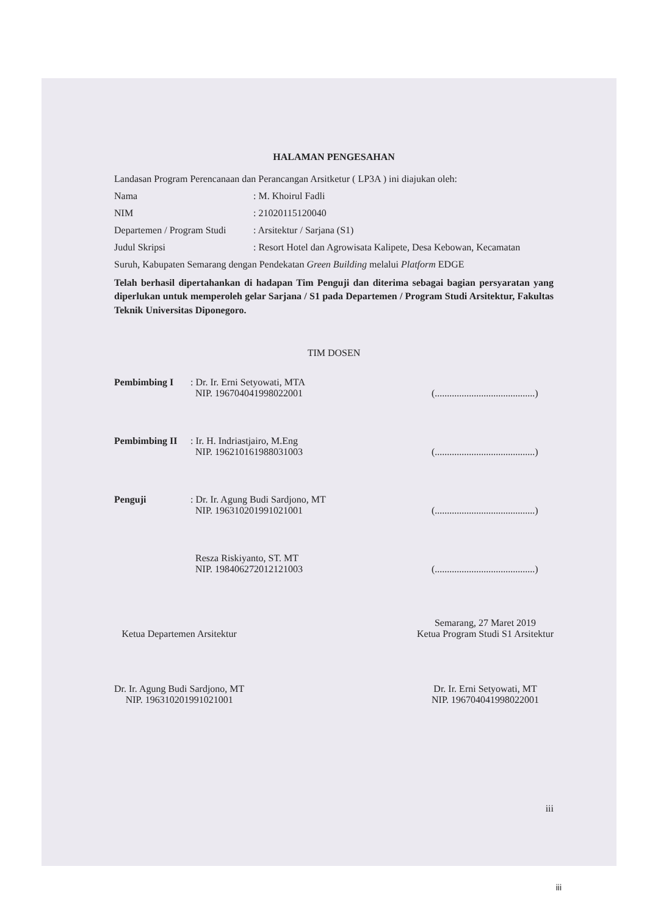HALAMAN PENGESAHAN
Landasan Program Perencanaan dan Perancangan Arsitketur ( LP3A ) ini diajukan oleh:
Nama : M. Khoirul Fadli
NIM : 21020115120040
Departemen / Program Studi
: Arsitektur / Sarjana (S1)
Judul Skripsi : Resort Hotel dan Agrowisata Kalipete, Desa Kebowan, Kecamatan
Suruh, Kabupaten Semarang dengan Pendekatan Green Building melalui Platform EDGE
Telah berhasil dipertahankan di hadapan Tim Penguji dan diterima sebagai bagian persyaratan yang diperlukan untuk memperoleh gelar Sarjana / S1 pada Departemen / Program Studi Arsitektur, Fakultas Teknik Universitas Diponegoro.
TIM DOSEN
Pembimbing I : Dr. Ir. Erni Setyowati, MTA
NIP. 196704041998022001
(.........................................)
Pembimbing II : Ir. H. Indriastjairo, M.Eng
NIP. 196210161988031003
(.........................................)
Penguji : Dr. Ir. Agung Budi Sardjono, MT
NIP. 196310201991021001
(.........................................)
Resza Riskiyanto, ST. MT
NIP. 198406272012121003
(.........................................)
Ketua Departemen Arsitektur
Dr. Ir. Agung Budi Sardjono, MT
NIP. 196310201991021001
Semarang, 27 Maret 2019
Ketua Program Studi S1 Arsitektur
Dr. Ir. Erni Setyowati, MT
NIP. 196704041998022001
iii
iii